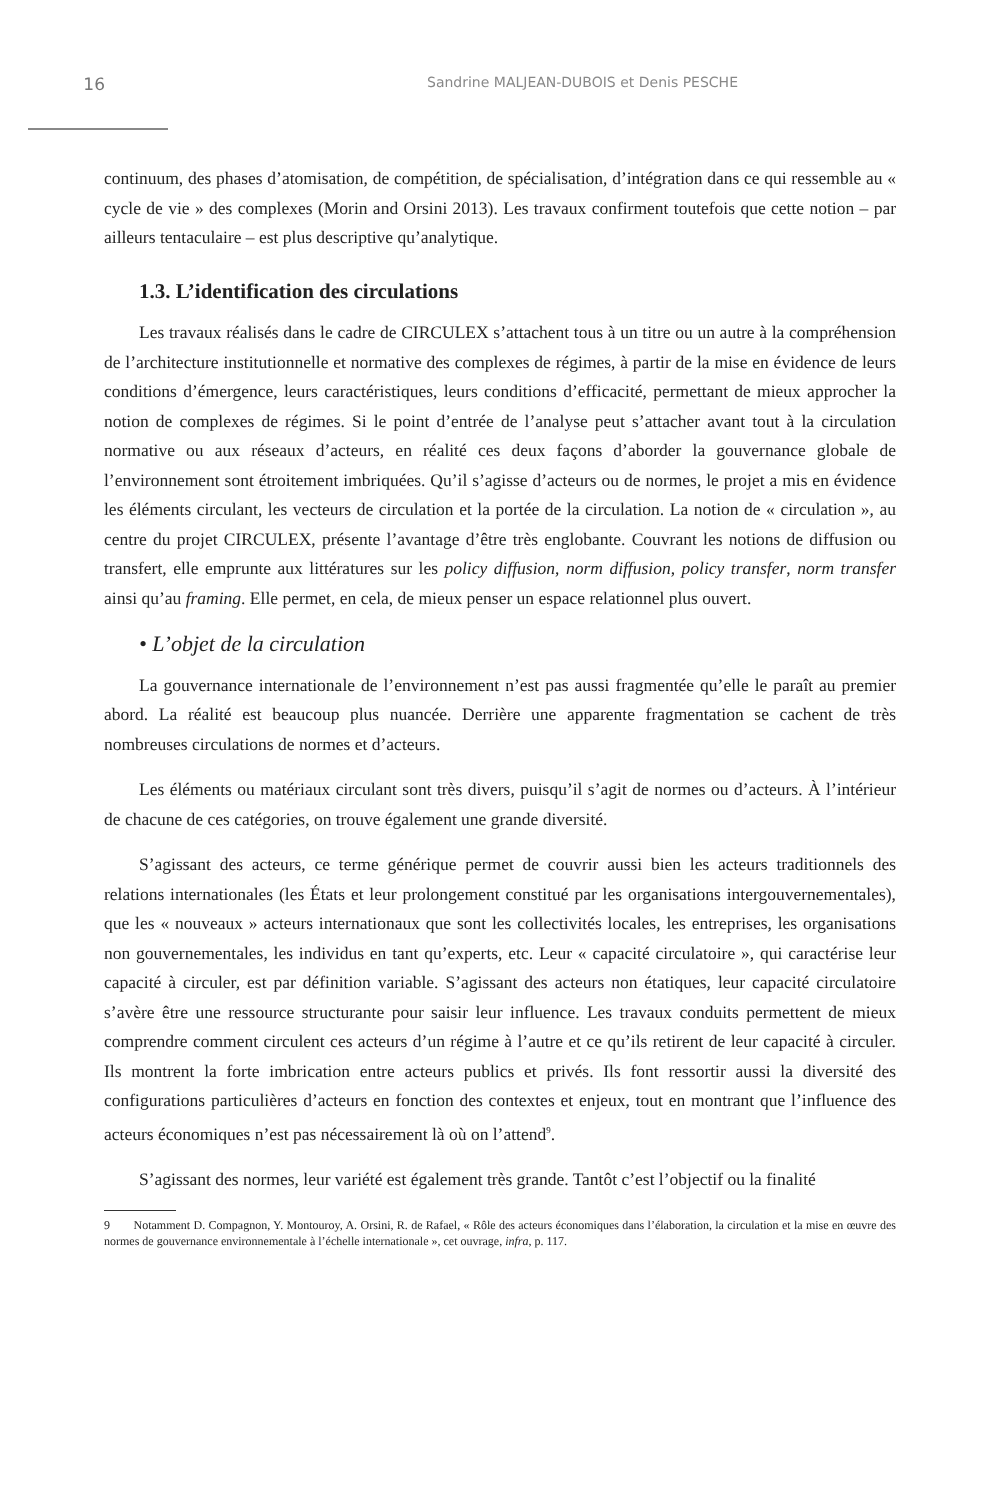16
Sandrine MALJEAN-DUBOIS et Denis PESCHE
continuum, des phases d’atomisation, de compétition, de spécialisation, d’intégration dans ce qui ressemble au « cycle de vie » des complexes (Morin and Orsini 2013). Les travaux confirment toutefois que cette notion – par ailleurs tentaculaire – est plus descriptive qu’analytique.
1.3. L’identification des circulations
Les travaux réalisés dans le cadre de CIRCULEX s’attachent tous à un titre ou un autre à la compréhension de l’architecture institutionnelle et normative des complexes de régimes, à partir de la mise en évidence de leurs conditions d’émergence, leurs caractéristiques, leurs conditions d’efficacité, permettant de mieux approcher la notion de complexes de régimes. Si le point d’entrée de l’analyse peut s’attacher avant tout à la circulation normative ou aux réseaux d’acteurs, en réalité ces deux façons d’aborder la gouvernance globale de l’environnement sont étroitement imbriquées. Qu’il s’agisse d’acteurs ou de normes, le projet a mis en évidence les éléments circulant, les vecteurs de circulation et la portée de la circulation. La notion de « circulation », au centre du projet CIRCULEX, présente l’avantage d’être très englobante. Couvrant les notions de diffusion ou transfert, elle emprunte aux littératures sur les policy diffusion, norm diffusion, policy transfer, norm transfer ainsi qu’au framing. Elle permet, en cela, de mieux penser un espace relationnel plus ouvert.
• L’objet de la circulation
La gouvernance internationale de l’environnement n’est pas aussi fragmentée qu’elle le paraît au premier abord. La réalité est beaucoup plus nuancée. Derrière une apparente fragmentation se cachent de très nombreuses circulations de normes et d’acteurs.
Les éléments ou matériaux circulant sont très divers, puisqu’il s’agit de normes ou d’acteurs. À l’intérieur de chacune de ces catégories, on trouve également une grande diversité.
S’agissant des acteurs, ce terme générique permet de couvrir aussi bien les acteurs traditionnels des relations internationales (les États et leur prolongement constitué par les organisations intergouvernementales), que les « nouveaux » acteurs internationaux que sont les collectivités locales, les entreprises, les organisations non gouvernementales, les individus en tant qu’experts, etc. Leur « capacité circulatoire », qui caractérise leur capacité à circuler, est par définition variable. S’agissant des acteurs non étatiques, leur capacité circulatoire s’avère être une ressource structurante pour saisir leur influence. Les travaux conduits permettent de mieux comprendre comment circulent ces acteurs d’un régime à l’autre et ce qu’ils retirent de leur capacité à circuler. Ils montrent la forte imbrication entre acteurs publics et privés. Ils font ressortir aussi la diversité des configurations particulières d’acteurs en fonction des contextes et enjeux, tout en montrant que l’influence des acteurs économiques n’est pas nécessairement là où on l’attend<sup>9</sup>.
S’agissant des normes, leur variété est également très grande. Tantôt c’est l’objectif ou la finalité
9 Notamment D. Compagnon, Y. Montouroy, A. Orsini, R. de Rafael, « Rôle des acteurs économiques dans l’élaboration, la circulation et la mise en œuvre des normes de gouvernance environnementale à l’échelle internationale », cet ouvrage, infra, p. 117.